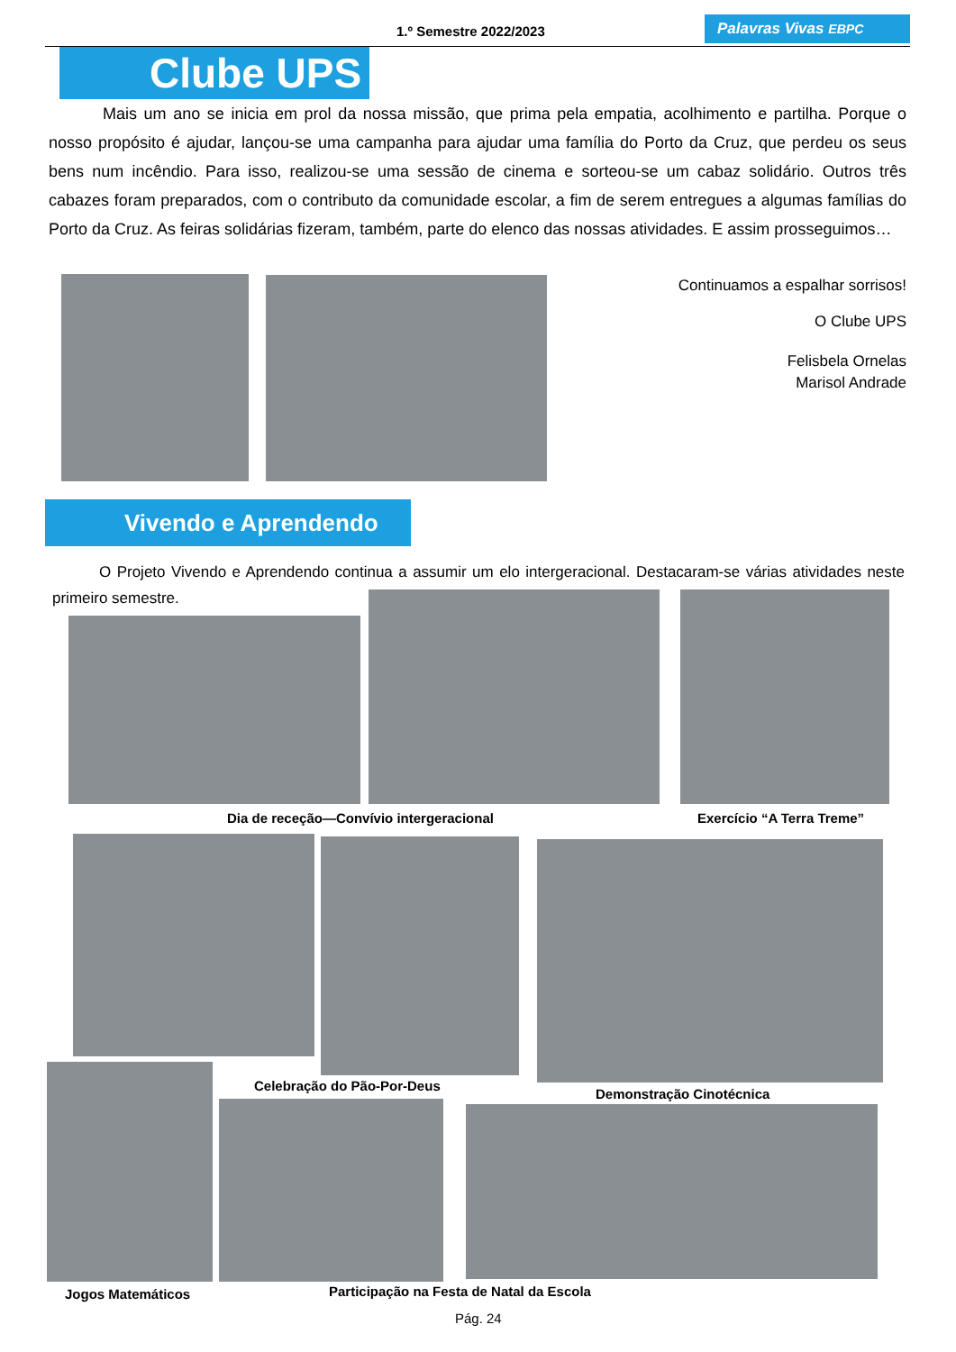1.º Semestre 2022/2023 Palavras Vivas EBPC
Clube UPS
Mais um ano se inicia em prol da nossa missão, que prima pela empatia, acolhimento e partilha. Porque o nosso propósito é ajudar, lançou-se uma campanha para ajudar uma família do Porto da Cruz, que perdeu os seus bens num incêndio. Para isso, realizou-se uma sessão de cinema e sorteou-se um cabaz solidário. Outros três cabazes foram preparados, com o contributo da comunidade escolar, a fim de serem entregues a algumas famílias do Porto da Cruz. As feiras solidárias fizeram, também, parte do elenco das nossas atividades. E assim prosseguimos…
Continuamos a espalhar sorrisos!
O Clube UPS
Felisbela Ornelas
Marisol Andrade
Vivendo e Aprendendo
O Projeto Vivendo e Aprendendo continua a assumir um elo intergeracional. Destacaram-se várias atividades neste primeiro semestre.
Dia de receção—Convívio intergeracional
Exercício “A Terra Treme”
Celebração do Pão-Por-Deus
Demonstração Cinotécnica
Jogos Matemáticos
Participação na Festa de Natal da Escola
Pág. 24